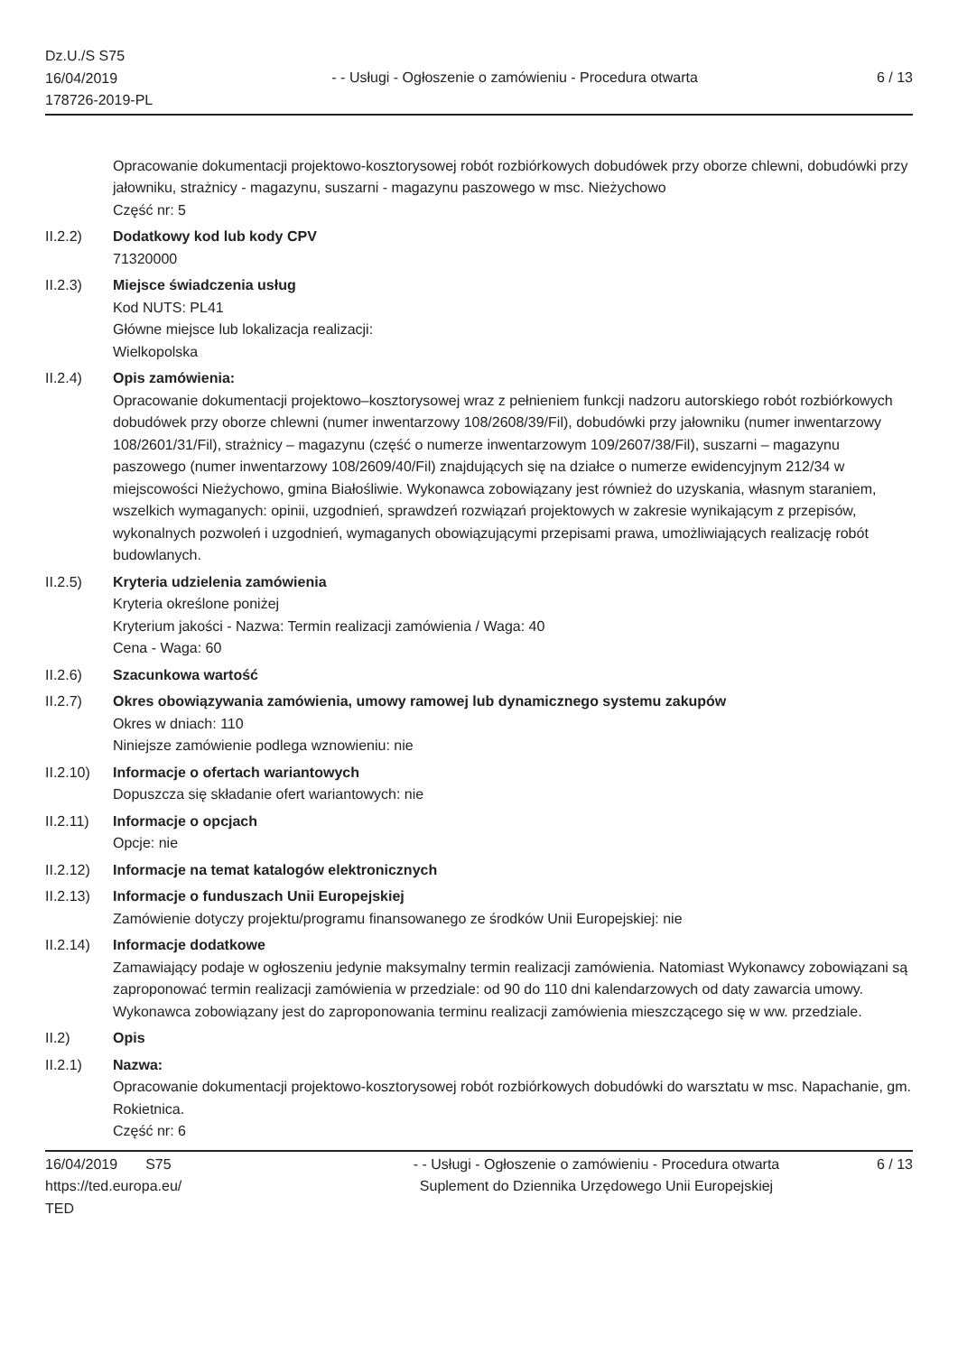Dz.U./S S75
16/04/2019
178726-2019-PL
- - Usługi - Ogłoszenie o zamówieniu - Procedura otwarta
6 / 13
Opracowanie dokumentacji projektowo-kosztorysowej robót rozbiórkowych dobudówek przy oborze chlewni, dobudówki przy jałowniku, strażnicy - magazynu, suszarni - magazynu paszowego w msc. Nieżychowo
Część nr: 5
II.2.2) Dodatkowy kod lub kody CPV
71320000
II.2.3) Miejsce świadczenia usług
Kod NUTS: PL41
Główne miejsce lub lokalizacja realizacji:
Wielkopolska
II.2.4) Opis zamówienia:
Opracowanie dokumentacji projektowo–kosztorysowej wraz z pełnieniem funkcji nadzoru autorskiego robót rozbiórkowych dobudówek przy oborze chlewni (numer inwentarzowy 108/2608/39/Fil), dobudówki przy jałowniku (numer inwentarzowy 108/2601/31/Fil), strażnicy – magazynu (część o numerze inwentarzowym 109/2607/38/Fil), suszarni – magazynu paszowego (numer inwentarzowy 108/2609/40/Fil) znajdujących się na działce o numerze ewidencyjnym 212/34 w miejscowości Nieżychowo, gmina Białośliwie. Wykonawca zobowiązany jest również do uzyskania, własnym staraniem, wszelkich wymaganych: opinii, uzgodnień, sprawdzeń rozwiązań projektowych w zakresie wynikającym z przepisów, wykonalnych pozwoleń i uzgodnień, wymaganych obowiązującymi przepisami prawa, umożliwiających realizację robót budowlanych.
II.2.5) Kryteria udzielenia zamówienia
Kryteria określone poniżej
Kryterium jakości - Nazwa: Termin realizacji zamówienia / Waga: 40
Cena - Waga: 60
II.2.6) Szacunkowa wartość
II.2.7) Okres obowiązywania zamówienia, umowy ramowej lub dynamicznego systemu zakupów
Okres w dniach: 110
Niniejsze zamówienie podlega wznowieniu: nie
II.2.10)
Informacje o ofertach wariantowych
Dopuszcza się składanie ofert wariantowych: nie
II.2.11)
Informacje o opcjach
Opcje: nie
II.2.12)
Informacje na temat katalogów elektronicznych
II.2.13)
Informacje o funduszach Unii Europejskiej
Zamówienie dotyczy projektu/programu finansowanego ze środków Unii Europejskiej: nie
II.2.14)
Informacje dodatkowe
Zamawiający podaje w ogłoszeniu jedynie maksymalny termin realizacji zamówienia. Natomiast Wykonawcy zobowiązani są zaproponować termin realizacji zamówienia w przedziale: od 90 do 110 dni kalendarzowych od daty zawarcia umowy. Wykonawca zobowiązany jest do zaproponowania terminu realizacji zamówienia mieszczącego się w ww. przedziale.
II.2) Opis
II.2.1) Nazwa:
Opracowanie dokumentacji projektowo-kosztorysowej robót rozbiórkowych dobudówki do warsztatu w msc. Napachanie, gm. Rokietnica.
Część nr: 6
16/04/2019 S75
https://ted.europa.eu/
TED
- - Usługi - Ogłoszenie o zamówieniu - Procedura otwarta
Suplement do Dziennika Urzędowego Unii Europejskiej
6 / 13